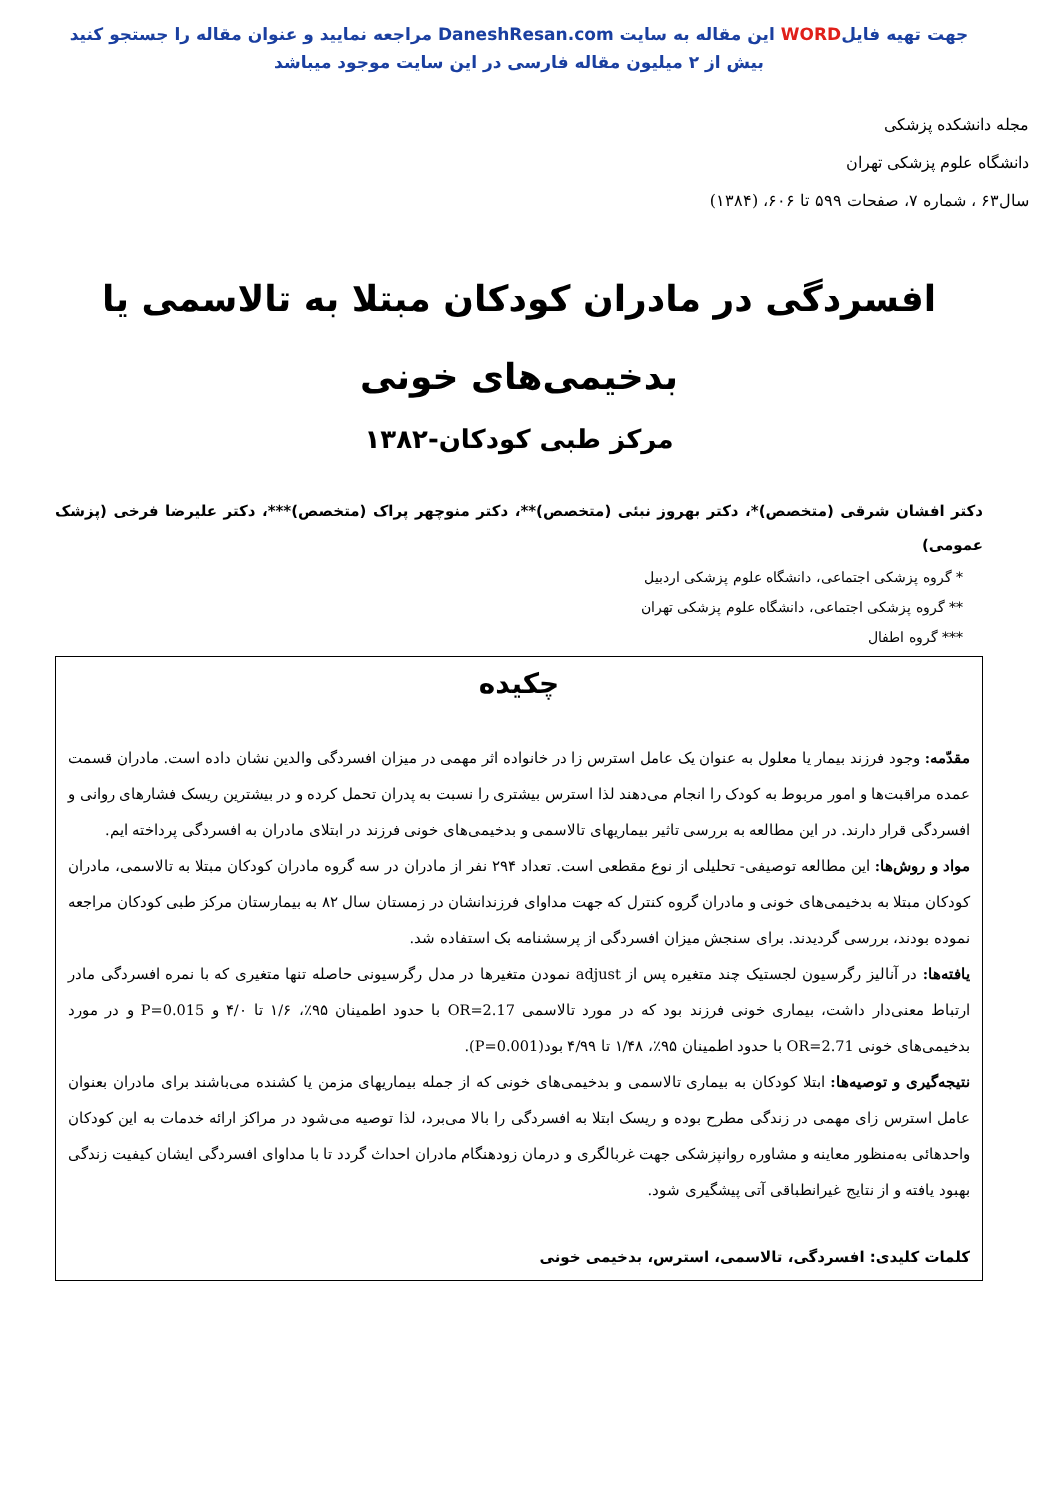جهت تهیه فایلWORD این مقاله به سایت DaneshResan.com مراجعه نمایید و عنوان مقاله را جستجو کنید
بیش از ۲ میلیون مقاله فارسی در این سایت موجود میباشد
مجله دانشکده پزشکی
دانشگاه علوم پزشکی تهران
سال۶۳ ، شماره ۷، صفحات ۵۹۹ تا ۶۰۶، (۱۳۸۴)
افسردگی در مادران کودکان مبتلا به تالاسمی یا
بدخیمی‌های خونی
مرکز طبی کودکان-۱۳۸۲
دکتر افشان شرقی (متخصص)*، دکتر بهروز نبئی (متخصص)**، دکتر منوچهر پراک (متخصص)***، دکتر علیرضا فرخی (پزشک عمومی)
* گروه پزشکی اجتماعی، دانشگاه علوم پزشکی اردبیل
** گروه پزشکی اجتماعی، دانشگاه علوم پزشکی تهران
*** گروه اطفال
چکیده
مقدّمه: وجود فرزند بیمار یا معلول به عنوان یک عامل استرس زا در خانواده اثر مهمی در میزان افسردگی والدین نشان داده است. مادران قسمت عمده مراقبت‌ها و امور مربوط به کودک را انجام می‌دهند لذا استرس بیشتری را نسبت به پدران تحمل کرده و در بیشترین ریسک فشارهای روانی و افسردگی قرار دارند. در این مطالعه به بررسی تاثیر بیماریهای تالاسمی و بدخیمی‌های خونی فرزند در ابتلای مادران به افسردگی پرداخته ایم.
مواد و روش‌ها: این مطالعه توصیفی- تحلیلی از نوع مقطعی است. تعداد ۲۹۴ نفر از مادران در سه گروه مادران کودکان مبتلا به تالاسمی، مادران کودکان مبتلا به بدخیمی‌های خونی و مادران گروه کنترل که جهت مداوای فرزندانشان در زمستان سال ۸۲ به بیمارستان مرکز طبی کودکان مراجعه نموده بودند، بررسی گردیدند. برای سنجش میزان افسردگی از پرسشنامه بک استفاده شد.
یافته‌ها: در آنالیز رگرسیون لجستیک چند متغیره پس از adjust نمودن متغیرها در مدل رگرسیونی حاصله تنها متغیری که با نمره افسردگی مادر ارتباط معنی‌دار داشت، بیماری خونی فرزند بود که در مورد تالاسمی OR=2.17 با حدود اطمینان ۹۵٪، ۱/۶ تا ۴/۰ و P=0.015 و در مورد بدخیمی‌های خونی OR=2.71 با حدود اطمینان ۹۵٪، ۱/۴۸ تا ۴/۹۹ بود(P=0.001).
نتیجه‌گیری و توصیه‌ها: ابتلا کودکان به بیماری تالاسمی و بدخیمی‌های خونی که از جمله بیماریهای مزمن یا کشنده می‌باشند برای مادران بعنوان عامل استرس زای مهمی در زندگی مطرح بوده و ریسک ابتلا به افسردگی را بالا می‌برد، لذا توصیه می‌شود در مراکز ارائه خدمات به این کودکان واحدهائی به‌منظور معاینه و مشاوره روانپزشکی جهت غربالگری و درمان زودهنگام مادران احداث گردد تا با مداوای افسردگی ایشان کیفیت زندگی بهبود یافته و از نتایج غیرانطباقی آتی پیشگیری شود.
کلمات کلیدی: افسردگی، تالاسمی، استرس، بدخیمی خونی